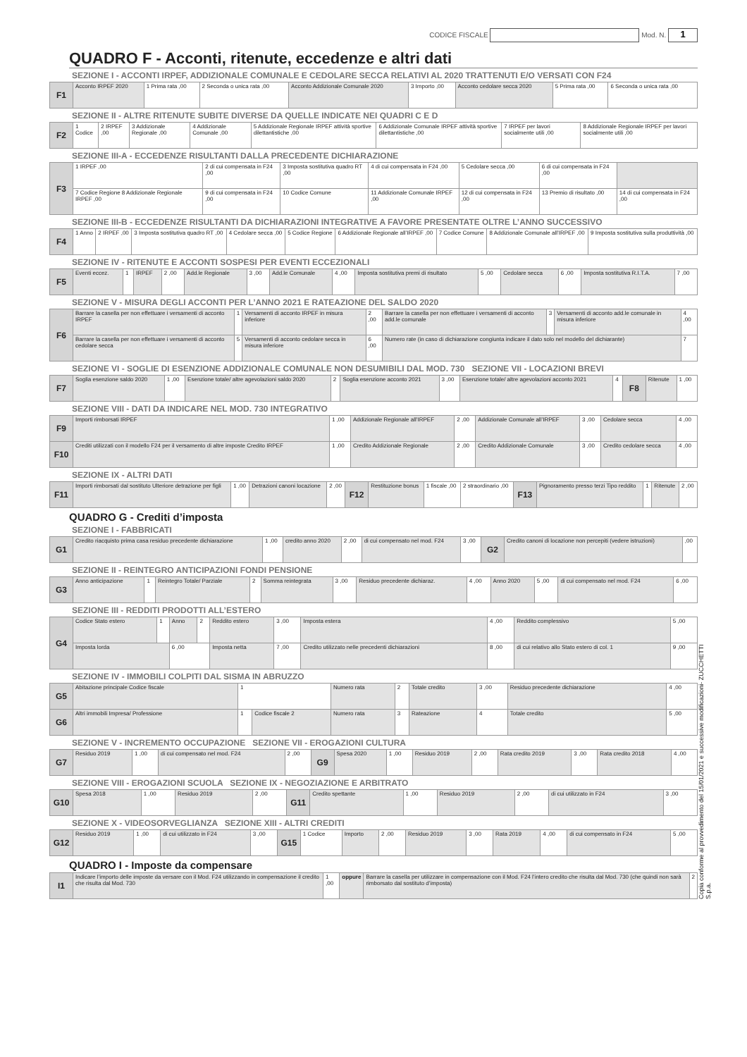CODICE FISCALE Mod. N. 1
QUADRO F - Acconti, ritenute, eccedenze e altri dati
SEZIONE I - ACCONTI IRPEF, ADDIZIONALE COMUNALE E CEDOLARE SECCA RELATIVI AL 2020 TRATTENUTI E/O VERSATI CON F24
| F1 | Acconto IRPEF 2020 | 1 Prima rata ,00 | 2 Seconda o unica rata ,00 | Acconto Addizionale Comunale 2020 | 3 Importo ,00 | Acconto cedolare secca 2020 | 5 Prima rata ,00 | 6 Seconda o unica rata ,00 |
SEZIONE II - ALTRE RITENUTE SUBITE DIVERSE DA QUELLE INDICATE NEI QUADRI C E D
| F2 | 1 Codice | 2 IRPEF ,00 | 3 Addizionale Regionale ,00 | 4 Addizionale Comunale ,00 | 5 Addizionale Regionale IRPEF attività sportive dilettantistiche ,00 | 6 Addizionale Comunale IRPEF attività sportive dilettantistiche ,00 | 7 IRPEF per lavori socialmente utili ,00 | 8 Addizionale Regionale IRPEF per lavori socialmente utili ,00 |
SEZIONE III-A - ECCEDENZE RISULTANTI DALLA PRECEDENTE DICHIARAZIONE
| F3 | 1 IRPEF ,00 | 2 di cui compensata in F24 ,00 | 3 Imposta sostitutiva quadro RT ,00 | 4 di cui compensata in F24 ,00 | 5 Cedolare secca ,00 | 6 di cui compensata in F24 ,00 | |
| | 7 Codice Regione 8 Addizionale Regionale IRPEF ,00 | 9 di cui compensata in F24 ,00 | 10 Codice Comune | 11 Addizionale Comunale IRPEF ,00 | 12 di cui compensata in F24 ,00 | 13 Premio di risultato ,00 | 14 di cui compensata in F24 ,00 |
SEZIONE III-B - ECCEDENZE RISULTANTI DA DICHIARAZIONI INTEGRATIVE A FAVORE PRESENTATE OLTRE L’ANNO SUCCESSIVO
| F4 | 1 Anno | 2 IRPEF ,00 | 3 Imposta sostitutiva quadro RT ,00 | 4 Cedolare secca ,00 | 5 Codice Regione | 6 Addizionale Regionale all’IRPEF ,00 | 7 Codice Comune | 8 Addizionale Comunale all’IRPEF ,00 | 9 Imposta sostitutiva sulla produttività ,00 |
SEZIONE IV - RITENUTE E ACCONTI SOSPESI PER EVENTI ECCEZIONALI
| F5 | Eventi eccez. | 1 | IRPEF | 2 ,00 | Add.le Regionale | 3 ,00 | Add.le Comunale | 4 ,00 | Imposta sostitutiva premi di risultato | 5 ,00 | Cedolare secca | 6 ,00 | Imposta sostitutiva R.I.T.A. | 7 ,00 |
SEZIONE V - MISURA DEGLI ACCONTI PER L’ANNO 2021 E RATEAZIONE DEL SALDO 2020
| F6 | Barrare la casella per non effettuare i versamenti di acconto IRPEF | 1 | Versamenti di acconto IRPEF in misura inferiore | 2 ,00 | Barrare la casella per non effettuare i versamenti di acconto add.le comunale | 3 | Versamenti di acconto add.le comunale in misura inferiore | 4 ,00 |
| | Barrare la casella per non effettuare i versamenti di acconto cedolare secca | 5 | Versamenti di acconto cedolare secca in misura inferiore | 6 ,00 | Numero rate (in caso di dichiarazione congiunta indicare il dato solo nel modello del dichiarante) | | | 7 |
SEZIONE VI - SOGLIE DI ESENZIONE ADDIZIONALE COMUNALE NON DESUMIBILI DAL MOD. 730 SEZIONE VII - LOCAZIONI BREVI
| F7 | Soglia esenzione saldo 2020 | 1 ,00 | Esenzione totale/ altre agevolazioni saldo 2020 | 2 | Soglia esenzione acconto 2021 | 3 ,00 | Esenzione totale/ altre agevolazioni acconto 2021 | 4 | F8 | Ritenute | 1 ,00 |
SEZIONE VIII - DATI DA INDICARE NEL MOD. 730 INTEGRATIVO
| F9 | Importi rimborsati IRPEF | 1 ,00 | Addizionale Regionale all’IRPEF | 2 ,00 | Addizionale Comunale all’IRPEF | 3 ,00 | Cedolare secca | 4 ,00 |
| F10 | Crediti utilizzati con il modello F24 per il versamento di altre imposte Credito IRPEF | 1 ,00 | Credito Addizionale Regionale | 2 ,00 | Credito Addizionale Comunale | 3 ,00 | Credito cedolare secca | 4 ,00 |
SEZIONE IX - ALTRI DATI
| F11 | Importi rimborsati dal sostituto Ulteriore detrazione per figli | 1 ,00 | Detrazioni canoni locazione | 2 ,00 | F12 | Restituzione bonus | 1 fiscale ,00 | 2 straordinario ,00 | F13 | Pignoramento presso terzi Tipo reddito | 1 | Ritenute | 2 ,00 |
QUADRO G - Crediti d’imposta
SEZIONE I - FABBRICATI
| G1 | Credito riacquisto prima casa residuo precedente dichiarazione | 1 ,00 | credito anno 2020 | 2 ,00 | di cui compensato nel mod. F24 | 3 ,00 | G2 | Credito canoni di locazione non percepiti (vedere istruzioni) | ,00 |
SEZIONE II - REINTEGRO ANTICIPAZIONI FONDI PENSIONE
| G3 | Anno anticipazione | 1 | Reintegro Totale/ Parziale | 2 | Somma reintegrata | 3 ,00 | Residuo precedente dichiaraz. | 4 ,00 | Anno 2020 | 5 ,00 | di cui compensato nel mod. F24 | 6 ,00 |
SEZIONE III - REDDITI PRODOTTI ALL’ESTERO
| G4 | Codice Stato estero | 1 | Anno | 2 | Reddito estero | 3 ,00 | Imposta estera | 4 ,00 | Reddito complessivo | 5 ,00 |
| | Imposta lorda | | 6 ,00 | | Imposta netta | 7 ,00 | Credito utilizzato nelle precedenti dichiarazioni | 8 ,00 | di cui relativo allo Stato estero di col. 1 | 9 ,00 |
SEZIONE IV - IMMOBILI COLPITI DAL SISMA IN ABRUZZO
| G5 | Abitazione principale Codice fiscale | 1 | | Numero rata | 2 | Totale credito | 3 ,00 | Residuo precedente dichiarazione | 4 ,00 |
| G6 | Altri immobili Impresa/ Professione | 1 | Codice fiscale 2 | Numero rata | 3 | Rateazione | 4 | Totale credito | 5 ,00 |
SEZIONE V - INCREMENTO OCCUPAZIONE SEZIONE VII - EROGAZIONI CULTURA
| G7 | Residuo 2019 | 1 ,00 | di cui compensato nel mod. F24 | 2 ,00 | G9 | Spesa 2020 | 1 ,00 | Residuo 2019 | 2 ,00 | Rata credito 2019 | 3 ,00 | Rata credito 2018 | 4 ,00 |
SEZIONE VIII - EROGAZIONI SCUOLA SEZIONE IX - NEGOZIAZIONE E ARBITRATO
| G10 | Spesa 2018 | 1 ,00 | Residuo 2019 | 2 ,00 | G11 | Credito spettante | 1 ,00 | Residuo 2019 | 2 ,00 | di cui utilizzato in F24 | 3 ,00 |
SEZIONE X - VIDEOSORVEGLIANZA SEZIONE XIII - ALTRI CREDITI
| G12 | Residuo 2019 | 1 ,00 | di cui utilizzato in F24 | 3 ,00 | G15 | 1 Codice | Importo | 2 ,00 | Residuo 2019 | 3 ,00 | Rata 2019 | 4 ,00 | di cui compensato in F24 | 5 ,00 |
QUADRO I - Imposte da compensare
| I1 | Indicare l’importo delle imposte da versare con il Mod. F24 utilizzando in compensazione il credito che risulta dal Mod. 730 | 1 ,00 | oppure | Barrare la casella per utilizzare in compensazione con il Mod. F24 l’intero credito che risulta dal Mod. 730 (che quindi non sarà rimborsato dal sostituto d’imposta) | 2 |
Copia conforme al provvedimento del 15/01/2021 e successive modificazioni- ZUCCHETTI S.p.a.